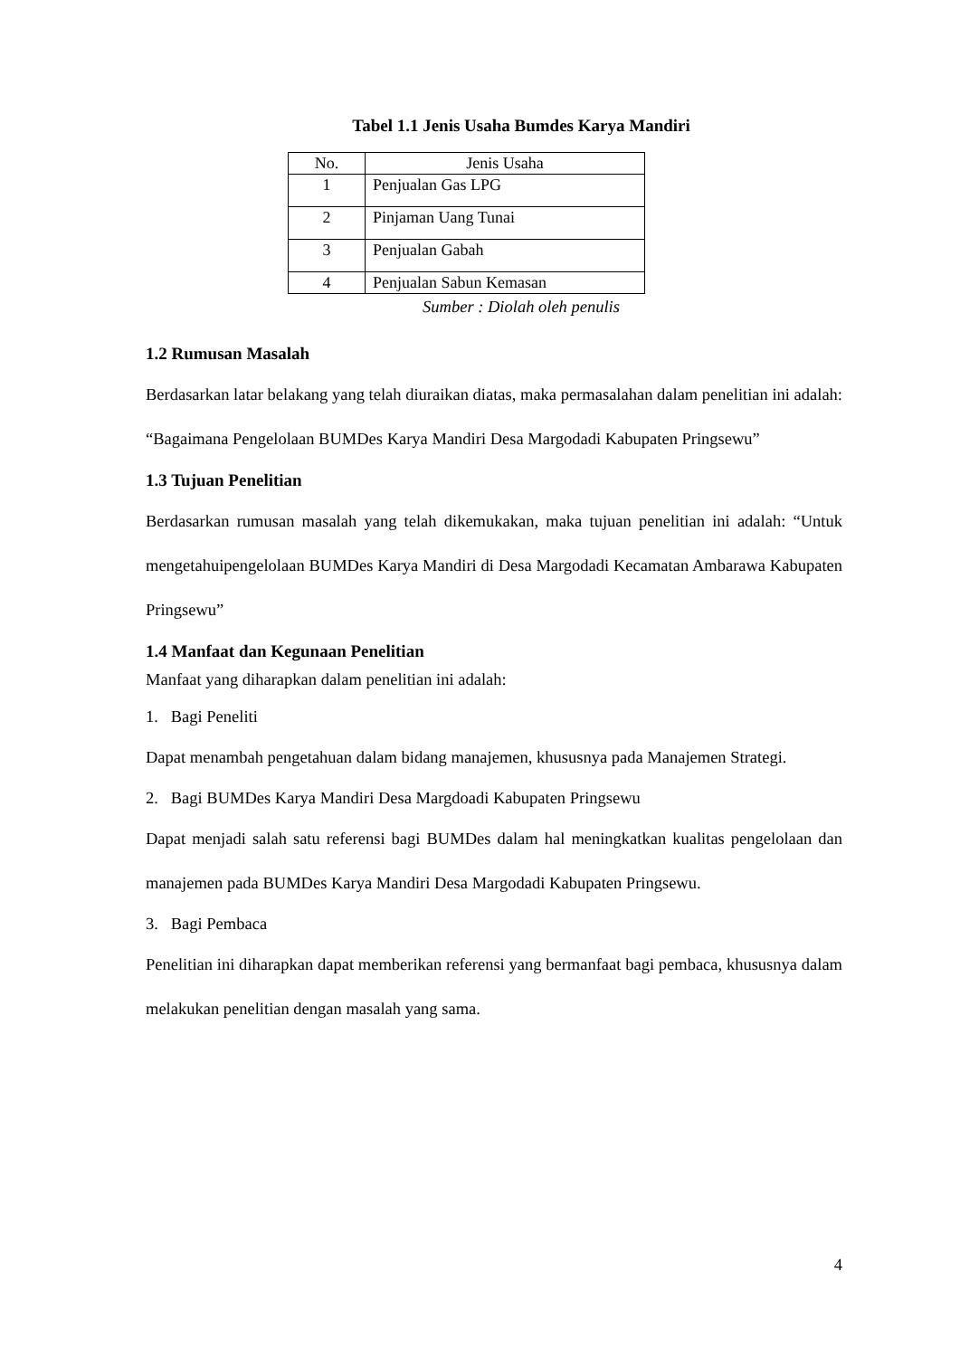Tabel 1.1 Jenis Usaha Bumdes Karya Mandiri
| No. | Jenis Usaha |
| --- | --- |
| 1 | Penjualan Gas LPG |
| 2 | Pinjaman Uang Tunai |
| 3 | Penjualan Gabah |
| 4 | Penjualan Sabun Kemasan |
Sumber : Diolah oleh penulis
1.2 Rumusan Masalah
Berdasarkan latar belakang yang telah diuraikan diatas, maka permasalahan dalam penelitian ini adalah: “Bagaimana Pengelolaan BUMDes Karya Mandiri Desa Margodadi Kabupaten Pringsewu”
1.3 Tujuan Penelitian
Berdasarkan rumusan masalah yang telah dikemukakan, maka tujuan penelitian ini adalah: “Untuk mengetahuipengelolaan BUMDes Karya Mandiri di Desa Margodadi Kecamatan Ambarawa Kabupaten Pringsewu”
1.4 Manfaat dan Kegunaan Penelitian
Manfaat yang diharapkan dalam penelitian ini adalah:
1. Bagi Peneliti
Dapat menambah pengetahuan dalam bidang manajemen, khususnya pada Manajemen Strategi.
2. Bagi BUMDes Karya Mandiri Desa Margdoadi Kabupaten Pringsewu
Dapat menjadi salah satu referensi bagi BUMDes dalam hal meningkatkan kualitas pengelolaan dan manajemen pada BUMDes Karya Mandiri Desa Margodadi Kabupaten Pringsewu.
3. Bagi Pembaca
Penelitian ini diharapkan dapat memberikan referensi yang bermanfaat bagi pembaca, khususnya dalam melakukan penelitian dengan masalah yang sama.
4